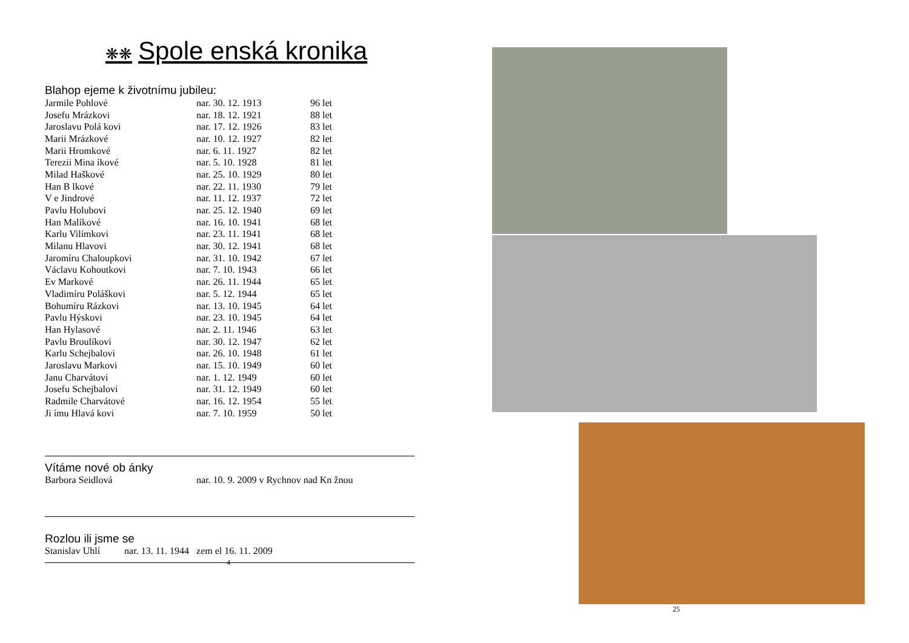❋❋ Spole enská kronika
Blahop ejeme k životnímu jubileu:
| Jarmile Pohlové | nar. 30. 12. 1913 | 96 let |
| Josefu Mrázkovi | nar. 18. 12. 1921 | 88 let |
| Jaroslavu Polá kovi | nar. 17. 12. 1926 | 83 let |
| Marii Mrázkové | nar. 10. 12. 1927 | 82 let |
| Marii Hromkové | nar. 6. 11. 1927 | 82 let |
| Terezii Mina íkové | nar. 5. 10. 1928 | 81 let |
| Milad Haškové | nar. 25. 10. 1929 | 80 let |
| Han B lkové | nar. 22. 11. 1930 | 79 let |
| V e Jindrové | nar. 11. 12. 1937 | 72 let |
| Pavlu Holubovi | nar. 25. 12. 1940 | 69 let |
| Han Malíkové | nar. 16. 10. 1941 | 68 let |
| Karlu Vilímkovi | nar. 23. 11. 1941 | 68 let |
| Milanu Hlavovi | nar. 30. 12. 1941 | 68 let |
| Jaromíru Chaloupkovi | nar. 31. 10. 1942 | 67 let |
| Václavu Kohoutkovi | nar. 7. 10. 1943 | 66 let |
| Ev Markové | nar. 26. 11. 1944 | 65 let |
| Vladimíru Poláškovi | nar. 5. 12. 1944 | 65 let |
| Bohumíru Rázkovi | nar. 13. 10. 1945 | 64 let |
| Pavlu Hýskovi | nar. 23. 10. 1945 | 64 let |
| Han Hylasové | nar. 2. 11. 1946 | 63 let |
| Pavlu Broulíkovi | nar. 30. 12. 1947 | 62 let |
| Karlu Schejbalovi | nar. 26. 10. 1948 | 61 let |
| Jaroslavu Markovi | nar. 15. 10. 1949 | 60 let |
| Janu Charvátovi | nar. 1. 12. 1949 | 60 let |
| Josefu Schejbalovi | nar. 31. 12. 1949 | 60 let |
| Radmile Charvátové | nar. 16. 12. 1954 | 55 let |
| Ji ímu Hlavá kovi | nar. 7. 10. 1959 | 50 let |
Vítáme nové ob ánky
| Barbora Seidlová | nar. 10. 9. 2009 v Rychnov nad Kn žnou |
Rozlou ili jsme se
Stanislav Uhlí nar. 13. 11. 1944 zem el 16. 11. 2009
4
25